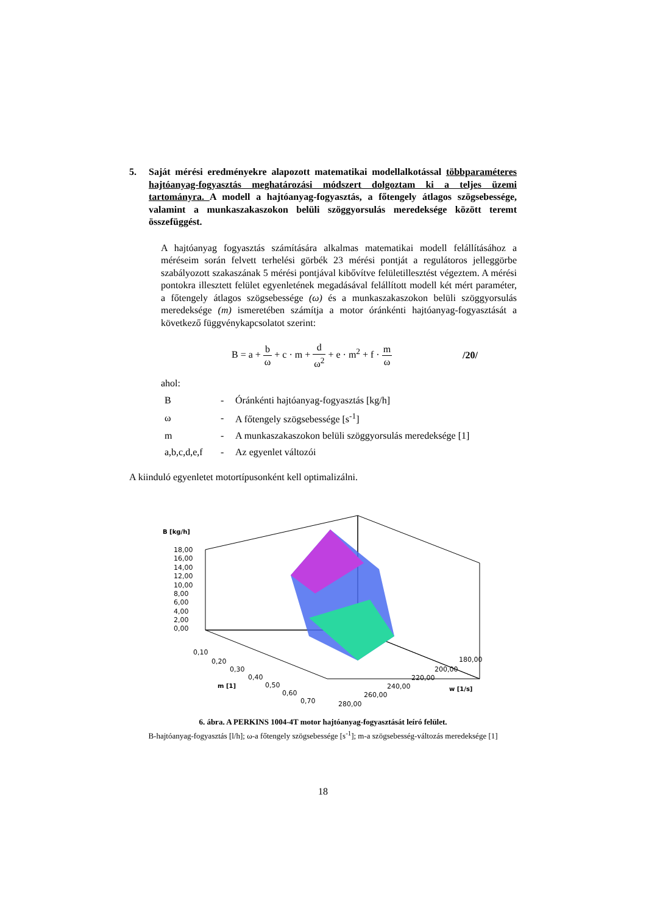5. Saját mérési eredményekre alapozott matematikai modellalkotással többparaméteres hajtóanyag-fogyasztás meghatározási módszert dolgoztam ki a teljes üzemi tartományra. A modell a hajtóanyag-fogyasztás, a főtengely átlagos szögsebessége, valamint a munkaszakaszokon belüli szöggyorsulás meredeksége között teremt összefüggést.
A hajtóanyag fogyasztás számítására alkalmas matematikai modell felállításához a méréseim során felvett terhelési görbék 23 mérési pontját a regulátoros jelleggörbe szabályozott szakaszának 5 mérési pontjával kibővítve felületillesztést végeztem. A mérési pontokra illesztett felület egyenletének megadásával felállított modell két mért paraméter, a főtengely átlagos szögsebessége (ω) és a munkaszakaszokon belüli szöggyorsulás meredeksége (m) ismeretében számítja a motor óránkénti hajtóanyag-fogyasztását a következő függvénykapcsolatot szerint:
B = a + b ω + c · m + d ω<sup>2</sup> + e · m<sup>2</sup> + f · m ω
/20/
ahol:
| B | - | Óránkénti hajtóanyag-fogyasztás [kg/h] |
| ω | - | A főtengely szögsebessége [s<sup>-1</sup>] |
| m | - | A munkaszakaszokon belüli szöggyorsulás meredeksége [1] |
| a,b,c,d,e,f | - | Az egyenlet változói |
A kiinduló egyenletet motortípusonként kell optimalizálni.
B [kg/h]
18,00
16,00
14,00
12,00
10,00
8,00
6,00
4,00
2,00
0,00
0,10
0,20
0,30
0,40
0,50
0,60
0,70
m [1]
280,00
260,00
240,00
220,00
200,00
180,00
w [1/s]
6. ábra. A PERKINS 1004-4T motor hajtóanyag-fogyasztását leíró felület.
B-hajtóanyag-fogyasztás [l/h]; ω-a főtengely szögsebessége [s<sup>-1</sup>]; m-a szögsebesség-változás meredeksége [1]
18